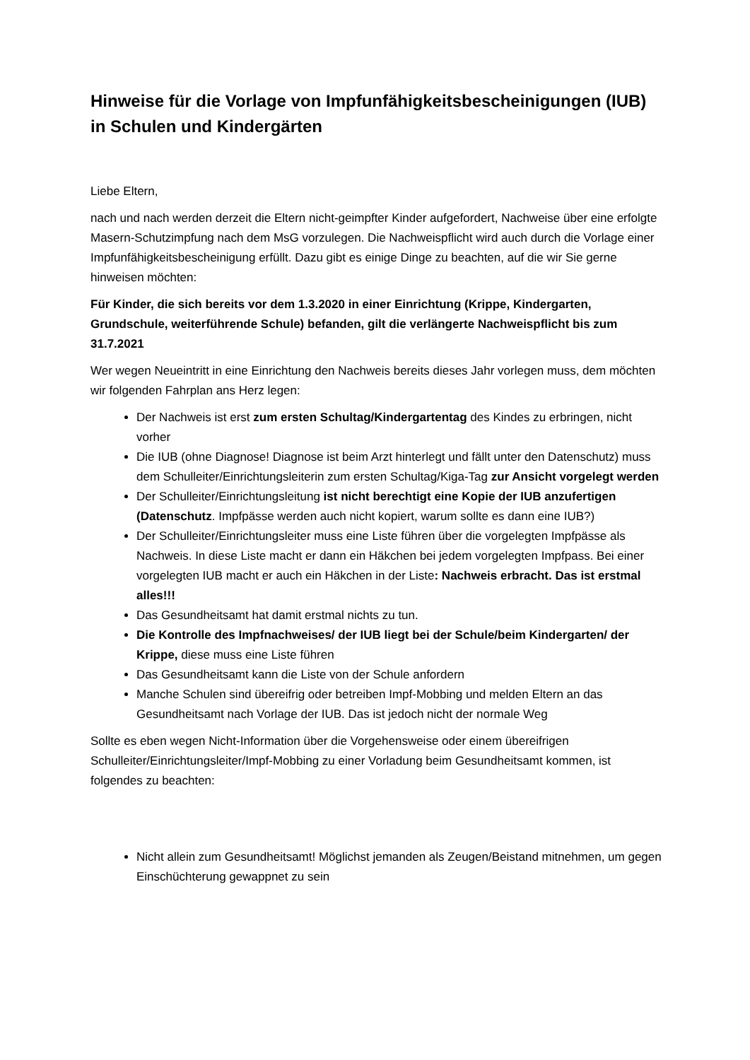Hinweise für die Vorlage von Impfunfähigkeitsbescheinigungen (IUB) in Schulen und Kindergärten
Liebe Eltern,
nach und nach werden derzeit die Eltern nicht-geimpfter Kinder aufgefordert, Nachweise über eine erfolgte Masern-Schutzimpfung nach dem MsG vorzulegen. Die Nachweispflicht wird auch durch die Vorlage einer Impfunfähigkeitsbescheinigung erfüllt. Dazu gibt es einige Dinge zu beachten, auf die wir Sie gerne hinweisen möchten:
Für Kinder, die sich bereits vor dem 1.3.2020 in einer Einrichtung (Krippe, Kindergarten, Grundschule, weiterführende Schule) befanden, gilt die verlängerte Nachweispflicht bis zum 31.7.2021
Wer wegen Neueintritt in eine Einrichtung den Nachweis bereits dieses Jahr vorlegen muss, dem möchten wir folgenden Fahrplan ans Herz legen:
Der Nachweis ist erst zum ersten Schultag/Kindergartentag des Kindes zu erbringen, nicht vorher
Die IUB (ohne Diagnose! Diagnose ist beim Arzt hinterlegt und fällt unter den Datenschutz) muss dem Schulleiter/Einrichtungsleiterin zum ersten Schultag/Kiga-Tag zur Ansicht vorgelegt werden
Der Schulleiter/Einrichtungsleitung ist nicht berechtigt eine Kopie der IUB anzufertigen (Datenschutz. Impfpässe werden auch nicht kopiert, warum sollte es dann eine IUB?)
Der Schulleiter/Einrichtungsleiter muss eine Liste führen über die vorgelegten Impfpässe als Nachweis. In diese Liste macht er dann ein Häkchen bei jedem vorgelegten Impfpass. Bei einer vorgelegten IUB macht er auch ein Häkchen in der Liste: Nachweis erbracht. Das ist erstmal alles!!!
Das Gesundheitsamt hat damit erstmal nichts zu tun.
Die Kontrolle des Impfnachweises/ der IUB liegt bei der Schule/beim Kindergarten/ der Krippe, diese muss eine Liste führen
Das Gesundheitsamt kann die Liste von der Schule anfordern
Manche Schulen sind übereifrig oder betreiben Impf-Mobbing und melden Eltern an das Gesundheitsamt nach Vorlage der IUB. Das ist jedoch nicht der normale Weg
Sollte es eben wegen Nicht-Information über die Vorgehensweise oder einem übereifrigen Schulleiter/Einrichtungsleiter/Impf-Mobbing zu einer Vorladung beim Gesundheitsamt kommen, ist folgendes zu beachten:
Nicht allein zum Gesundheitsamt! Möglichst jemanden als Zeugen/Beistand mitnehmen, um gegen Einschüchterung gewappnet zu sein